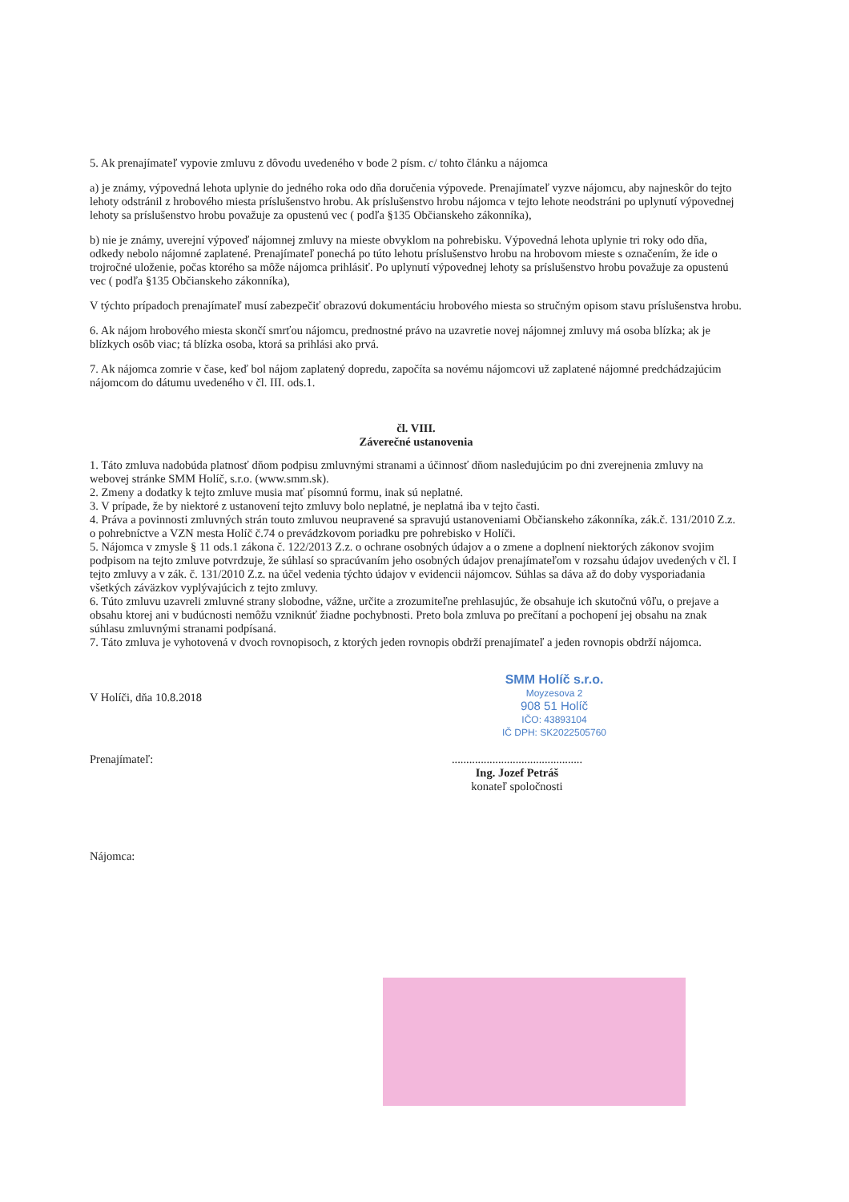5. Ak prenajímateľ vypovie zmluvu z dôvodu uvedeného v bode 2 písm. c/ tohto článku a nájomca
a) je známy, výpovedná lehota uplynie do jedného roka odo dňa doručenia výpovede. Prenajímateľ vyzve nájomcu, aby najneskôr do tejto lehoty odstránil z hrobového miesta príslušenstvo hrobu. Ak príslušenstvo hrobu nájomca v tejto lehote neodstráni po uplynutí výpovednej lehoty sa príslušenstvo hrobu považuje za opustenú vec ( podľa §135 Občianskeho zákonníka),
b) nie je známy, uverejní výpoveď nájomnej zmluvy na mieste obvyklom na pohrebisku. Výpovedná lehota uplynie tri roky odo dňa, odkedy nebolo nájomné zaplatené. Prenajímateľ ponechá po túto lehotu príslušenstvo hrobu na hrobovom mieste s označením, že ide o trojročné uloženie, počas ktorého sa môže nájomca prihlásiť. Po uplynutí výpovednej lehoty sa príslušenstvo hrobu považuje za opustenú vec ( podľa §135 Občianskeho zákonníka),
V týchto prípadoch prenajímateľ musí zabezpečiť obrazovú dokumentáciu hrobového miesta so stručným opisom stavu príslušenstva hrobu.
6. Ak nájom hrobového miesta skončí smrťou nájomcu, prednostné právo na uzavretie novej nájomnej zmluvy má osoba blízka; ak je blízkych osôb viac; tá blízka osoba, ktorá sa prihlási ako prvá.
7. Ak nájomca zomrie v čase, keď bol nájom zaplatený dopredu, započíta sa novému nájomcovi už zaplatené nájomné predchádzajúcim nájomcom do dátumu uvedeného v čl. III. ods.1.
čl. VIII.
Záverečné ustanovenia
1. Táto zmluva nadobúda platnosť dňom podpisu zmluvnými stranami a účinnosť dňom nasledujúcim po dni zverejnenia zmluvy na webovej stránke SMM Holíč, s.r.o. (www.smm.sk).
2. Zmeny a dodatky k tejto zmluve musia mať písomnú formu, inak sú neplatné.
3. V prípade, že by niektoré z ustanovení tejto zmluvy bolo neplatné, je neplatná iba v tejto časti.
4. Práva a povinnosti zmluvných strán touto zmluvou neupravené sa spravujú ustanoveniami Občianskeho zákonníka, zák.č. 131/2010 Z.z. o pohrebníctve a VZN mesta Holíč č.74 o prevádzkovom poriadku pre pohrebisko v Holíči.
5. Nájomca v zmysle § 11 ods.1 zákona č. 122/2013 Z.z. o ochrane osobných údajov a o zmene a doplnení niektorých zákonov svojim podpisom na tejto zmluve potvrdzuje, že súhlasí so spracúvaním jeho osobných údajov prenajímateľom v rozsahu údajov uvedených v čl. I tejto zmluvy a v zák. č. 131/2010 Z.z. na účel vedenia týchto údajov v evidencii nájomcov. Súhlas sa dáva až do doby vysporiadania všetkých záväzkov vyplývajúcich z tejto zmluvy.
6. Túto zmluvu uzavreli zmluvné strany slobodne, vážne, určite a zrozumiteľne prehlasujúc, že obsahuje ich skutočnú vôľu, o prejave a obsahu ktorej ani v budúcnosti nemôžu vzniknúť žiadne pochybnosti. Preto bola zmluva po prečítaní a pochopení jej obsahu na znak súhlasu zmluvnými stranami podpísaná.
7. Táto zmluva je vyhotovená v dvoch rovnopisoch, z ktorých jeden rovnopis obdrží prenajímateľ a jeden rovnopis obdrží nájomca.
SMM Holíč s.r.o.
Moyzesova 2
908 51 Holíč
IČO: 43893104
IČ DPH: SK2022505760
V Holíči, dňa 10.8.2018
Prenajímateľ:.............................................
Ing. Jozef Petráš
konateľ spoločnosti
Nájomca: